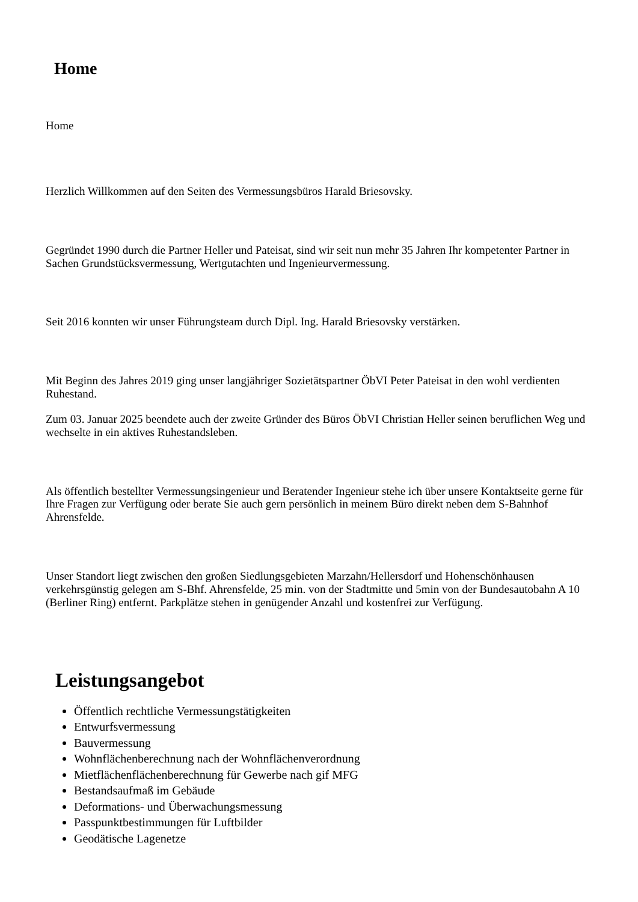Home
Home
Herzlich Willkommen auf den Seiten des Vermessungsbüros Harald Briesovsky.
Gegründet 1990 durch die Partner Heller und Pateisat, sind wir seit nun mehr 35 Jahren Ihr kompetenter Partner in Sachen Grundstücksvermessung, Wertgutachten und Ingenieurvermessung.
Seit 2016 konnten wir unser Führungsteam durch Dipl. Ing. Harald Briesovsky verstärken.
Mit Beginn des Jahres 2019 ging unser langjähriger Sozietätspartner ÖbVI Peter Pateisat in den wohl verdienten Ruhestand.
Zum 03. Januar 2025 beendete auch der zweite Gründer des Büros ÖbVI Christian Heller seinen beruflichen Weg und wechselte in ein aktives Ruhestandsleben.
Als öffentlich bestellter Vermessungsingenieur und Beratender Ingenieur stehe ich über unsere Kontaktseite gerne für Ihre Fragen zur Verfügung oder berate Sie auch gern persönlich in meinem Büro direkt neben dem S-Bahnhof Ahrensfelde.
Unser Standort liegt zwischen den großen Siedlungsgebieten Marzahn/Hellersdorf und Hohenschönhausen verkehrsgünstig gelegen am S-Bhf. Ahrensfelde, 25 min. von der Stadtmitte und 5min von der Bundesautobahn A 10 (Berliner Ring) entfernt. Parkplätze stehen in genügender Anzahl und kostenfrei zur Verfügung.
Leistungsangebot
Öffentlich rechtliche Vermessungstätigkeiten
Entwurfsvermessung
Bauvermessung
Wohnflächenberechnung nach der Wohnflächenverordnung
Mietflächenflächenberechnung für Gewerbe nach gif MFG
Bestandsaufmaß im Gebäude
Deformations- und Überwachungsmessung
Passpunktbestimmungen für Luftbilder
Geodätische Lagenetze